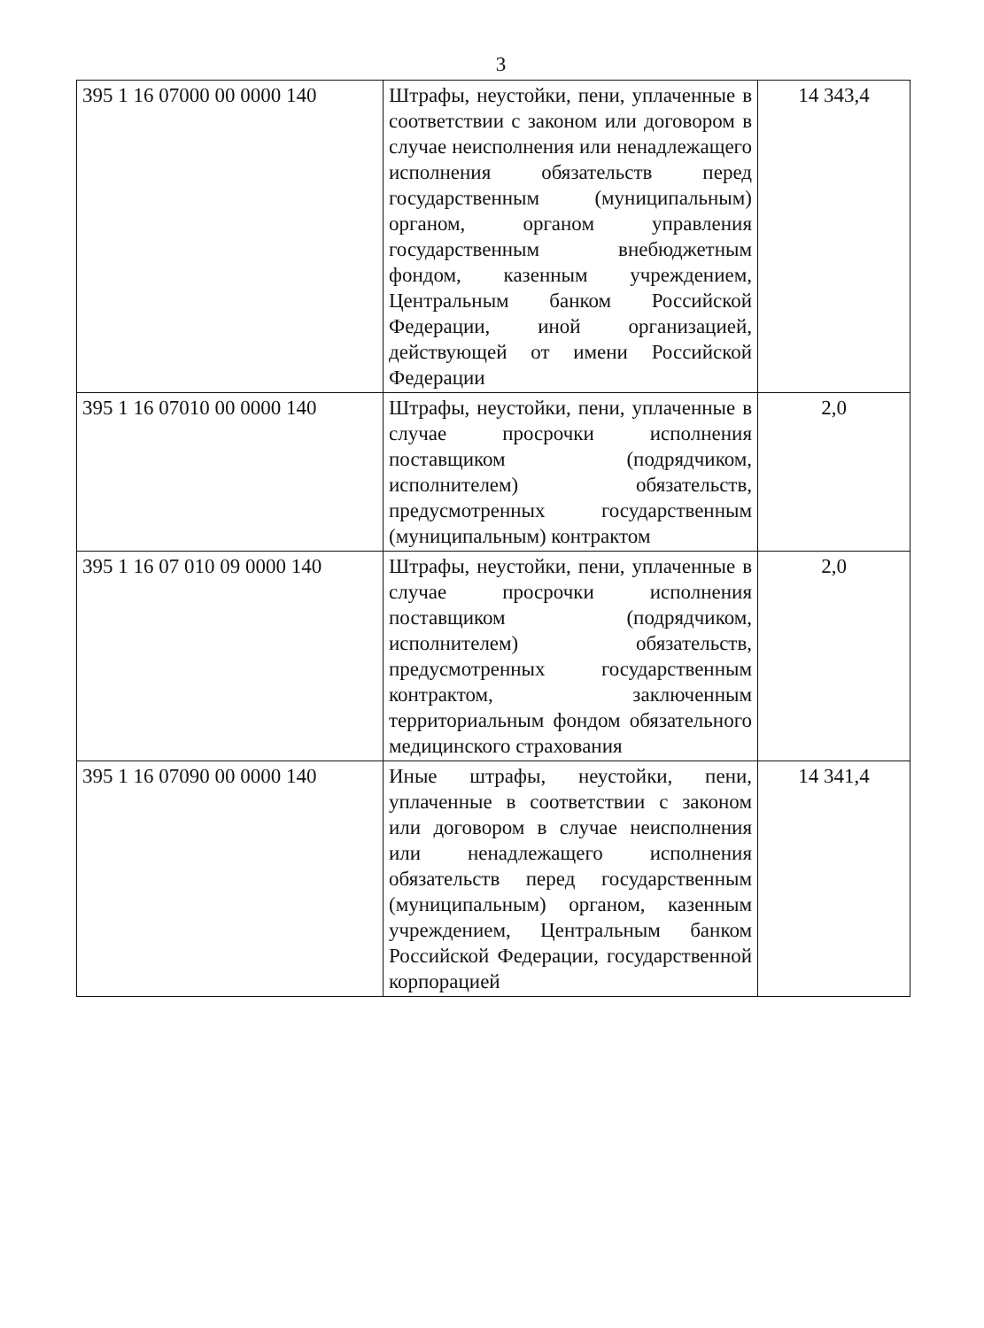3
| 395 1 16 07000 00 0000 140 | Штрафы, неустойки, пени, уплаченные в соответствии с законом или договором в случае неисполнения или ненадлежащего исполнения обязательств перед государственным (муниципальным) органом, органом управления государственным внебюджетным фондом, казенным учреждением, Центральным банком Российской Федерации, иной организацией, действующей от имени Российской Федерации | 14 343,4 |
| 395 1 16 07010 00 0000 140 | Штрафы, неустойки, пени, уплаченные в случае просрочки исполнения поставщиком (подрядчиком, исполнителем) обязательств, предусмотренных государственным (муниципальным) контрактом | 2,0 |
| 395 1 16 07 010 09 0000 140 | Штрафы, неустойки, пени, уплаченные в случае просрочки исполнения поставщиком (подрядчиком, исполнителем) обязательств, предусмотренных государственным контрактом, заключенным территориальным фондом обязательного медицинского страхования | 2,0 |
| 395 1 16 07090 00 0000 140 | Иные штрафы, неустойки, пени, уплаченные в соответствии с законом или договором в случае неисполнения или ненадлежащего исполнения обязательств перед государственным (муниципальным) органом, казенным учреждением, Центральным банком Российской Федерации, государственной корпорацией | 14 341,4 |